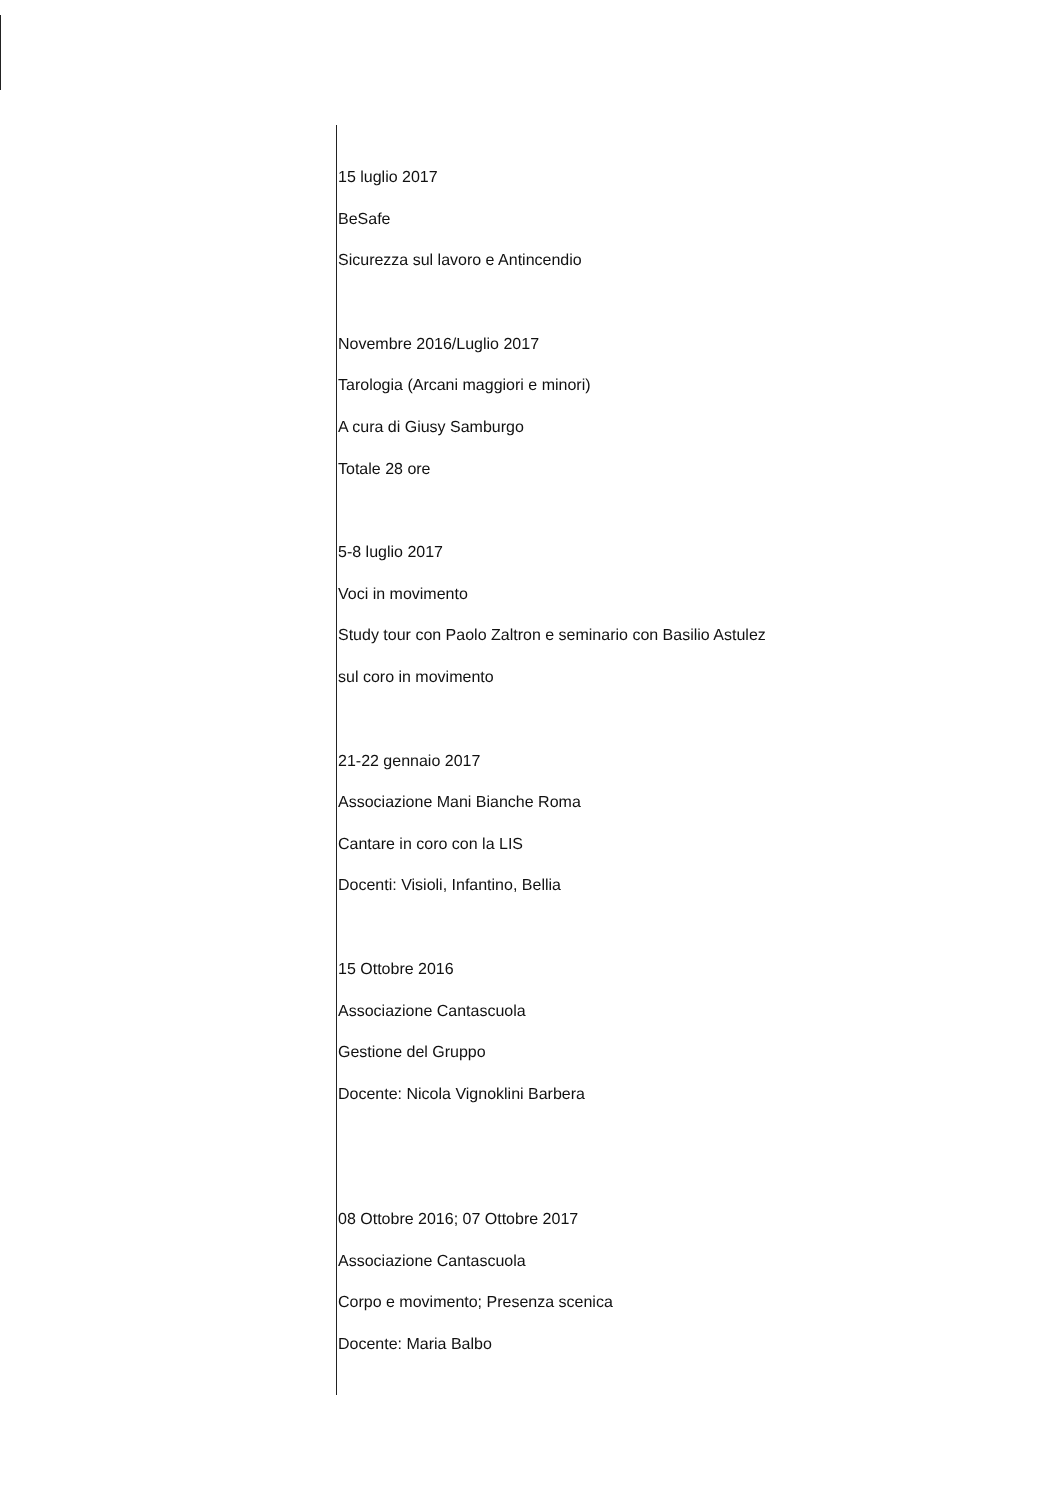15 luglio 2017
BeSafe
Sicurezza sul lavoro e Antincendio
Novembre 2016/Luglio 2017
Tarologia (Arcani maggiori e minori)
A cura di Giusy Samburgo
Totale 28 ore
5-8 luglio 2017
Voci in movimento
Study tour con Paolo Zaltron e seminario con Basilio Astulez
sul coro in movimento
21-22 gennaio 2017
Associazione Mani Bianche Roma
Cantare in coro con la LIS
Docenti: Visioli, Infantino, Bellia
15 Ottobre 2016
Associazione Cantascuola
Gestione del Gruppo
Docente: Nicola Vignoklini Barbera
08 Ottobre 2016; 07 Ottobre 2017
Associazione Cantascuola
Corpo e movimento; Presenza scenica
Docente: Maria Balbo